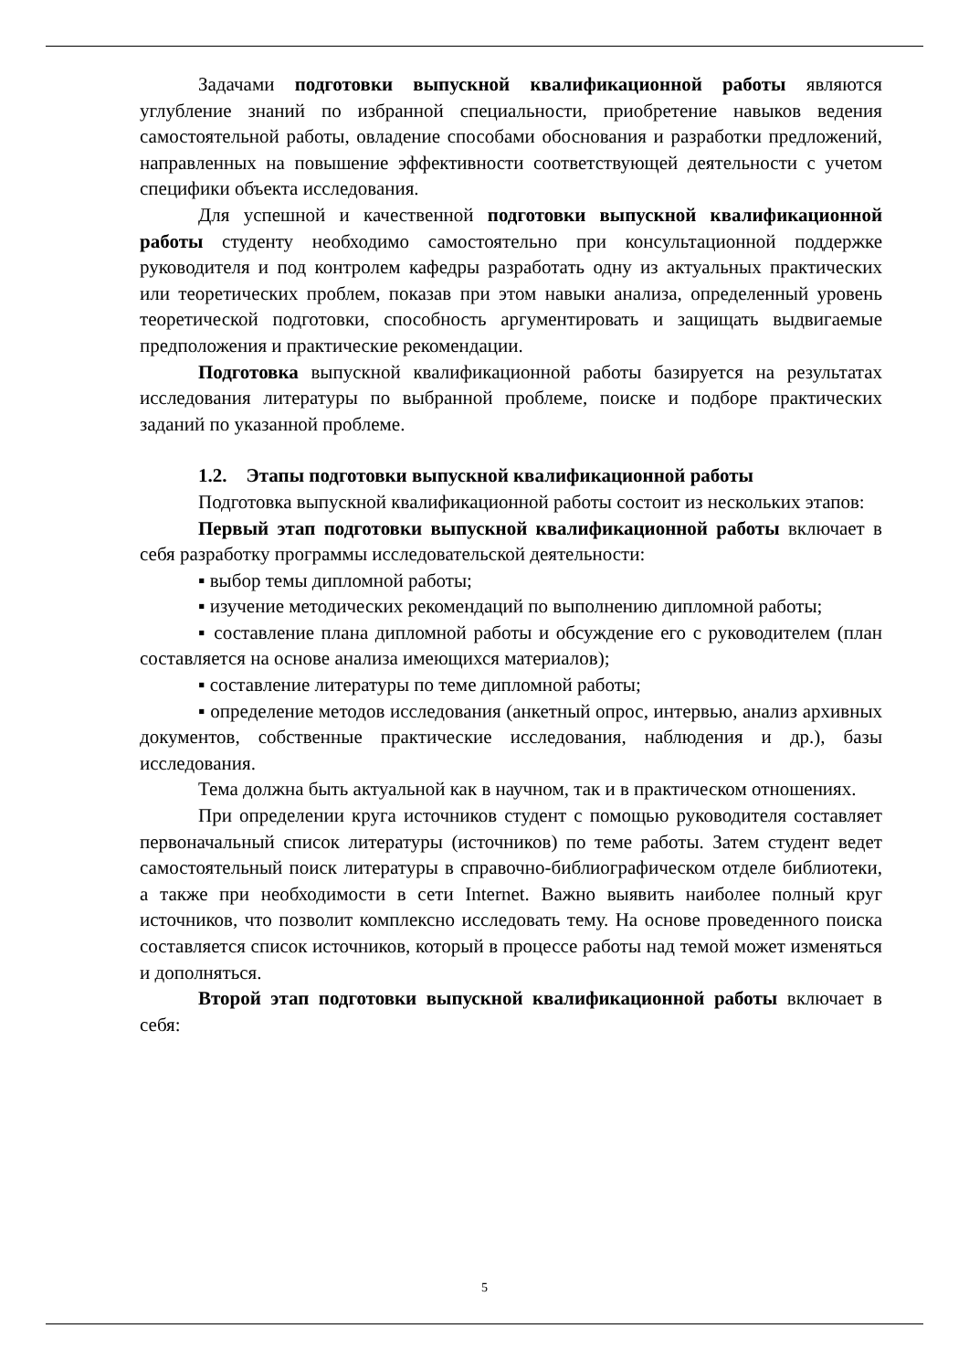Задачами подготовки выпускной квалификационной работы являются углубление знаний по избранной специальности, приобретение навыков ведения самостоятельной работы, овладение способами обоснования и разработки предложений, направленных на повышение эффективности соответствующей деятельности с учетом специфики объекта исследования.
Для успешной и качественной подготовки выпускной квалификационной работы студенту необходимо самостоятельно при консультационной поддержке руководителя и под контролем кафедры разработать одну из актуальных практических или теоретических проблем, показав при этом навыки анализа, определенный уровень теоретической подготовки, способность аргументировать и защищать выдвигаемые предположения и практические рекомендации.
Подготовка выпускной квалификационной работы базируется на результатах исследования литературы по выбранной проблеме, поиске и подборе практических заданий по указанной проблеме.
1.2. Этапы подготовки выпускной квалификационной работы
Подготовка выпускной квалификационной работы состоит из нескольких этапов:
Первый этап подготовки выпускной квалификационной работы включает в себя разработку программы исследовательской деятельности:
▪ выбор темы дипломной работы;
▪ изучение методических рекомендаций по выполнению дипломной работы;
▪ составление плана дипломной работы и обсуждение его с руководителем (план составляется на основе анализа имеющихся материалов);
▪ составление литературы по теме дипломной работы;
▪ определение методов исследования (анкетный опрос, интервью, анализ архивных документов, собственные практические исследования, наблюдения и др.), базы исследования.
Тема должна быть актуальной как в научном, так и в практическом отношениях.
При определении круга источников студент с помощью руководителя составляет первоначальный список литературы (источников) по теме работы. Затем студент ведет самостоятельный поиск литературы в справочно-библиографическом отделе библиотеки, а также при необходимости в сети Internet. Важно выявить наиболее полный круг источников, что позволит комплексно исследовать тему. На основе проведенного поиска составляется список источников, который в процессе работы над темой может изменяться и дополняться.
Второй этап подготовки выпускной квалификационной работы включает в себя:
5